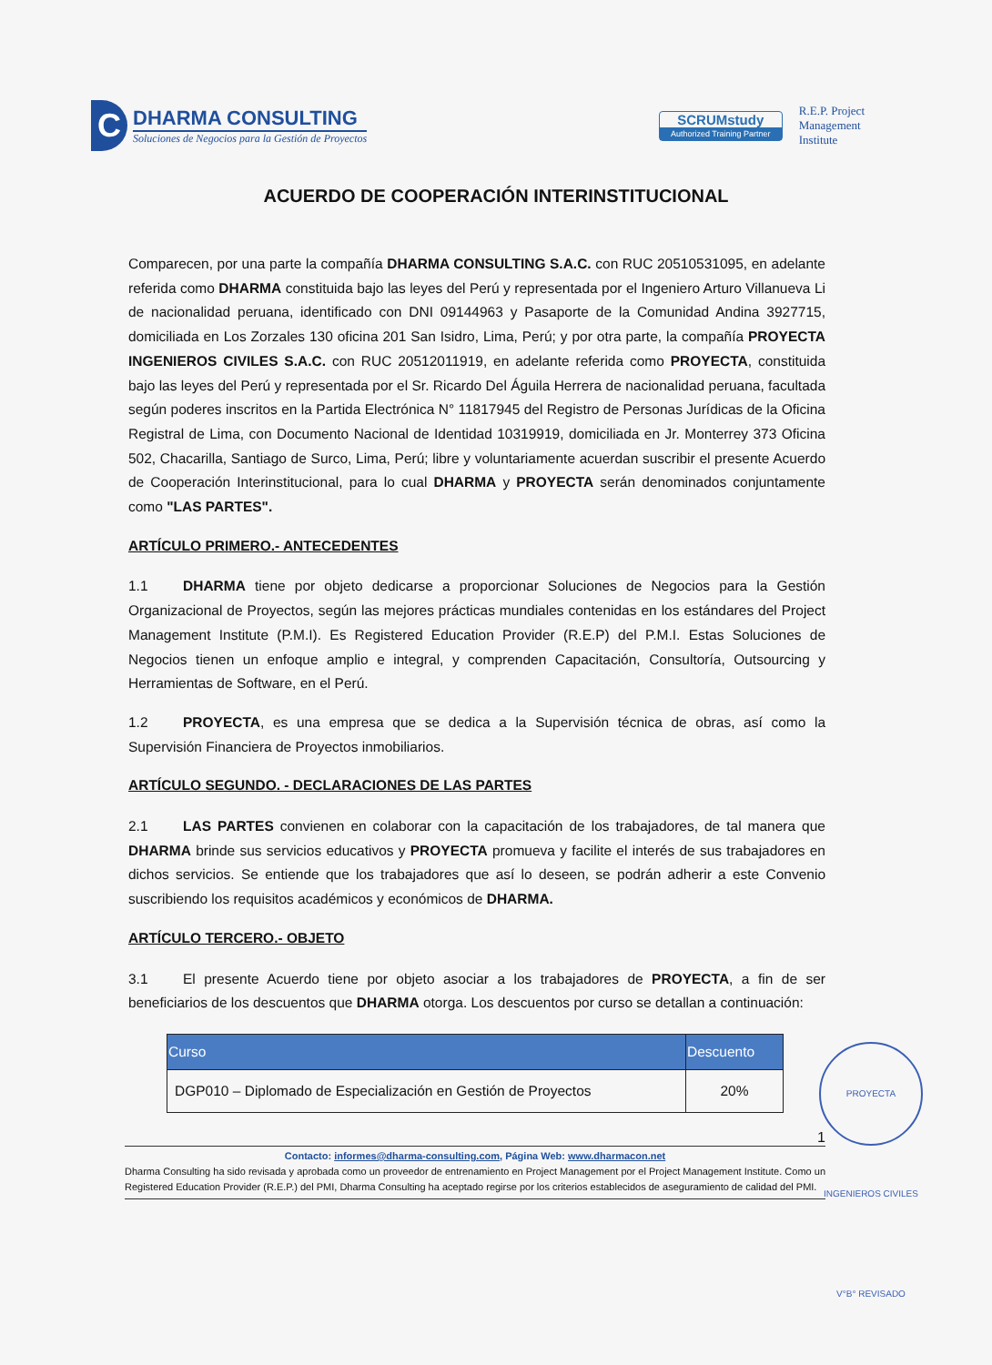C
DHARMA CONSULTING
Soluciones de Negocios para la Gestión de Proyectos
SCRUMstudy
Authorized Training Partner
R.E.P. Project
Management
Institute
ACUERDO DE COOPERACIÓN INTERINSTITUCIONAL
Comparecen, por una parte la compañía DHARMA CONSULTING S.A.C. con RUC 20510531095, en adelante referida como DHARMA constituida bajo las leyes del Perú y representada por el Ingeniero Arturo Villanueva Li de nacionalidad peruana, identificado con DNI 09144963 y Pasaporte de la Comunidad Andina 3927715, domiciliada en Los Zorzales 130 oficina 201 San Isidro, Lima, Perú; y por otra parte, la compañía PROYECTA INGENIEROS CIVILES S.A.C. con RUC 20512011919, en adelante referida como PROYECTA, constituida bajo las leyes del Perú y representada por el Sr. Ricardo Del Águila Herrera de nacionalidad peruana, facultada según poderes inscritos en la Partida Electrónica N° 11817945 del Registro de Personas Jurídicas de la Oficina Registral de Lima, con Documento Nacional de Identidad 10319919, domiciliada en Jr. Monterrey 373 Oficina 502, Chacarilla, Santiago de Surco, Lima, Perú; libre y voluntariamente acuerdan suscribir el presente Acuerdo de Cooperación Interinstitucional, para lo cual DHARMA y PROYECTA serán denominados conjuntamente como "LAS PARTES".
ARTÍCULO PRIMERO.- ANTECEDENTES
1.1 DHARMA tiene por objeto dedicarse a proporcionar Soluciones de Negocios para la Gestión Organizacional de Proyectos, según las mejores prácticas mundiales contenidas en los estándares del Project Management Institute (P.M.I). Es Registered Education Provider (R.E.P) del P.M.I. Estas Soluciones de Negocios tienen un enfoque amplio e integral, y comprenden Capacitación, Consultoría, Outsourcing y Herramientas de Software, en el Perú.
1.2 PROYECTA, es una empresa que se dedica a la Supervisión técnica de obras, así como la Supervisión Financiera de Proyectos inmobiliarios.
ARTÍCULO SEGUNDO. - DECLARACIONES DE LAS PARTES
2.1 LAS PARTES convienen en colaborar con la capacitación de los trabajadores, de tal manera que DHARMA brinde sus servicios educativos y PROYECTA promueva y facilite el interés de sus trabajadores en dichos servicios. Se entiende que los trabajadores que así lo deseen, se podrán adherir a este Convenio suscribiendo los requisitos académicos y económicos de DHARMA.
ARTÍCULO TERCERO.- OBJETO
3.1 El presente Acuerdo tiene por objeto asociar a los trabajadores de PROYECTA, a fin de ser beneficiarios de los descuentos que DHARMA otorga. Los descuentos por curso se detallan a continuación:
| Curso | Descuento |
| --- | --- |
| DGP010 – Diplomado de Especialización en Gestión de Proyectos | 20% |
1
Contacto: informes@dharma-consulting.com, Página Web: www.dharmacon.net
Dharma Consulting ha sido revisada y aprobada como un proveedor de entrenamiento en Project Management por el Project Management Institute. Como un Registered Education Provider (R.E.P.) del PMI, Dharma Consulting ha aceptado regirse por los criterios establecidos de aseguramiento de calidad del PMI.
PROYECTA INGENIEROS CIVILES V°B° REVISADO